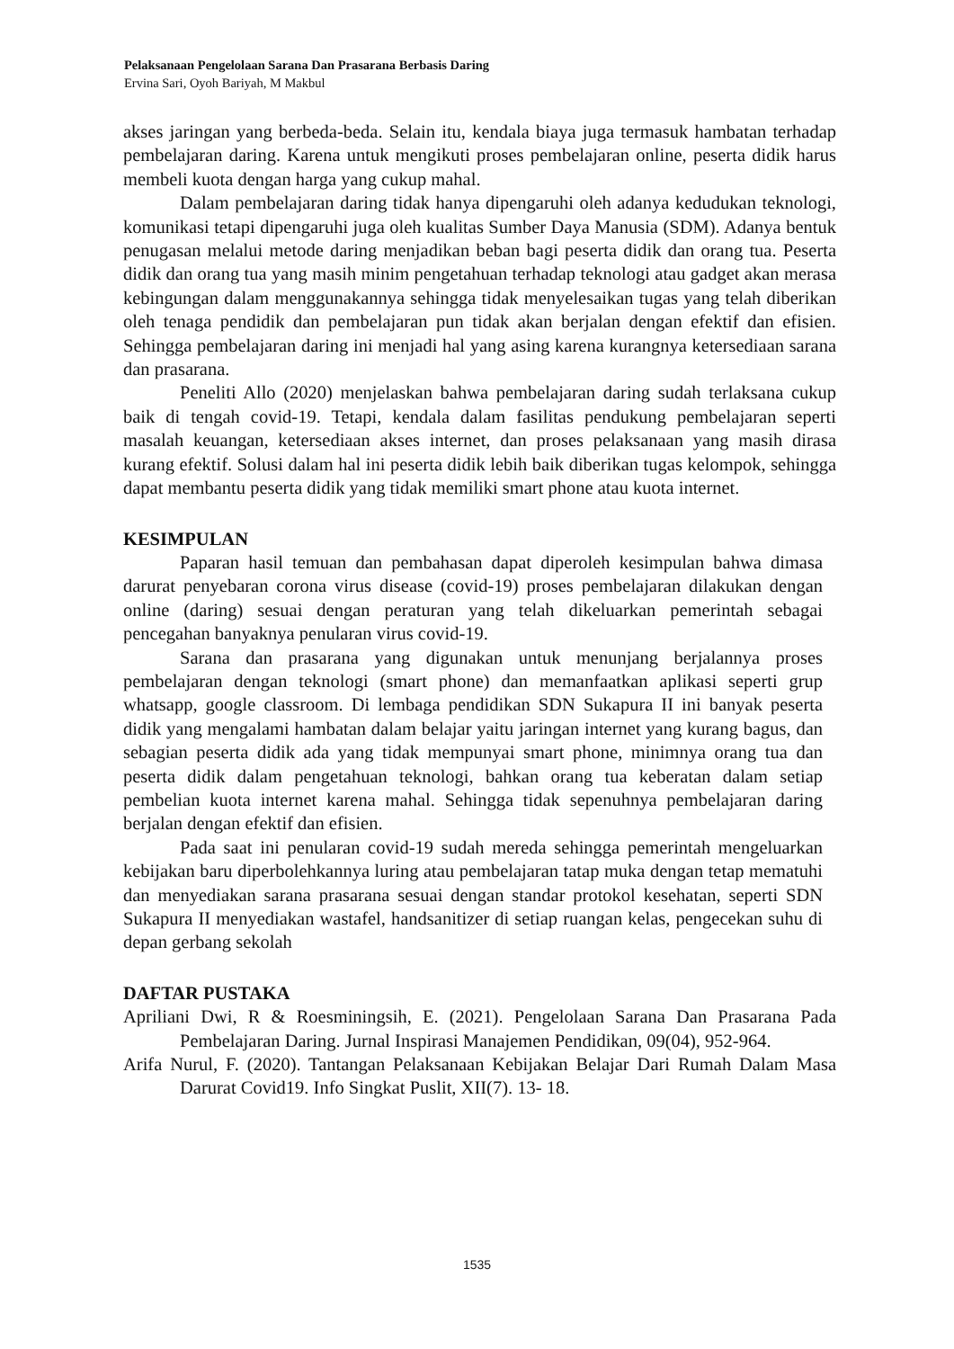Pelaksanaan Pengelolaan Sarana Dan Prasarana Berbasis Daring
Ervina Sari, Oyoh Bariyah, M Makbul
akses jaringan yang berbeda-beda. Selain itu, kendala biaya juga termasuk hambatan terhadap pembelajaran daring. Karena untuk mengikuti proses pembelajaran online, peserta didik harus membeli kuota dengan harga yang cukup mahal.
Dalam pembelajaran daring tidak hanya dipengaruhi oleh adanya kedudukan teknologi, komunikasi tetapi dipengaruhi juga oleh kualitas Sumber Daya Manusia (SDM). Adanya bentuk penugasan melalui metode daring menjadikan beban bagi peserta didik dan orang tua. Peserta didik dan orang tua yang masih minim pengetahuan terhadap teknologi atau gadget akan merasa kebingungan dalam menggunakannya sehingga tidak menyelesaikan tugas yang telah diberikan oleh tenaga pendidik dan pembelajaran pun tidak akan berjalan dengan efektif dan efisien. Sehingga pembelajaran daring ini menjadi hal yang asing karena kurangnya ketersediaan sarana dan prasarana.
Peneliti Allo (2020) menjelaskan bahwa pembelajaran daring sudah terlaksana cukup baik di tengah covid-19. Tetapi, kendala dalam fasilitas pendukung pembelajaran seperti masalah keuangan, ketersediaan akses internet, dan proses pelaksanaan yang masih dirasa kurang efektif. Solusi dalam hal ini peserta didik lebih baik diberikan tugas kelompok, sehingga dapat membantu peserta didik yang tidak memiliki smart phone atau kuota internet.
KESIMPULAN
Paparan hasil temuan dan pembahasan dapat diperoleh kesimpulan bahwa dimasa darurat penyebaran corona virus disease (covid-19) proses pembelajaran dilakukan dengan online (daring) sesuai dengan peraturan yang telah dikeluarkan pemerintah sebagai pencegahan banyaknya penularan virus covid-19.
Sarana dan prasarana yang digunakan untuk menunjang berjalannya proses pembelajaran dengan teknologi (smart phone) dan memanfaatkan aplikasi seperti grup whatsapp, google classroom. Di lembaga pendidikan SDN Sukapura II ini banyak peserta didik yang mengalami hambatan dalam belajar yaitu jaringan internet yang kurang bagus, dan sebagian peserta didik ada yang tidak mempunyai smart phone, minimnya orang tua dan peserta didik dalam pengetahuan teknologi, bahkan orang tua keberatan dalam setiap pembelian kuota internet karena mahal. Sehingga tidak sepenuhnya pembelajaran daring berjalan dengan efektif dan efisien.
Pada saat ini penularan covid-19 sudah mereda sehingga pemerintah mengeluarkan kebijakan baru diperbolehkannya luring atau pembelajaran tatap muka dengan tetap mematuhi dan menyediakan sarana prasarana sesuai dengan standar protokol kesehatan, seperti SDN Sukapura II menyediakan wastafel, handsanitizer di setiap ruangan kelas, pengecekan suhu di depan gerbang sekolah
DAFTAR PUSTAKA
Apriliani Dwi, R & Roesminingsih, E. (2021). Pengelolaan Sarana Dan Prasarana Pada Pembelajaran Daring. Jurnal Inspirasi Manajemen Pendidikan, 09(04), 952-964.
Arifa Nurul, F. (2020). Tantangan Pelaksanaan Kebijakan Belajar Dari Rumah Dalam Masa Darurat Covid19. Info Singkat Puslit, XII(7). 13- 18.
1535